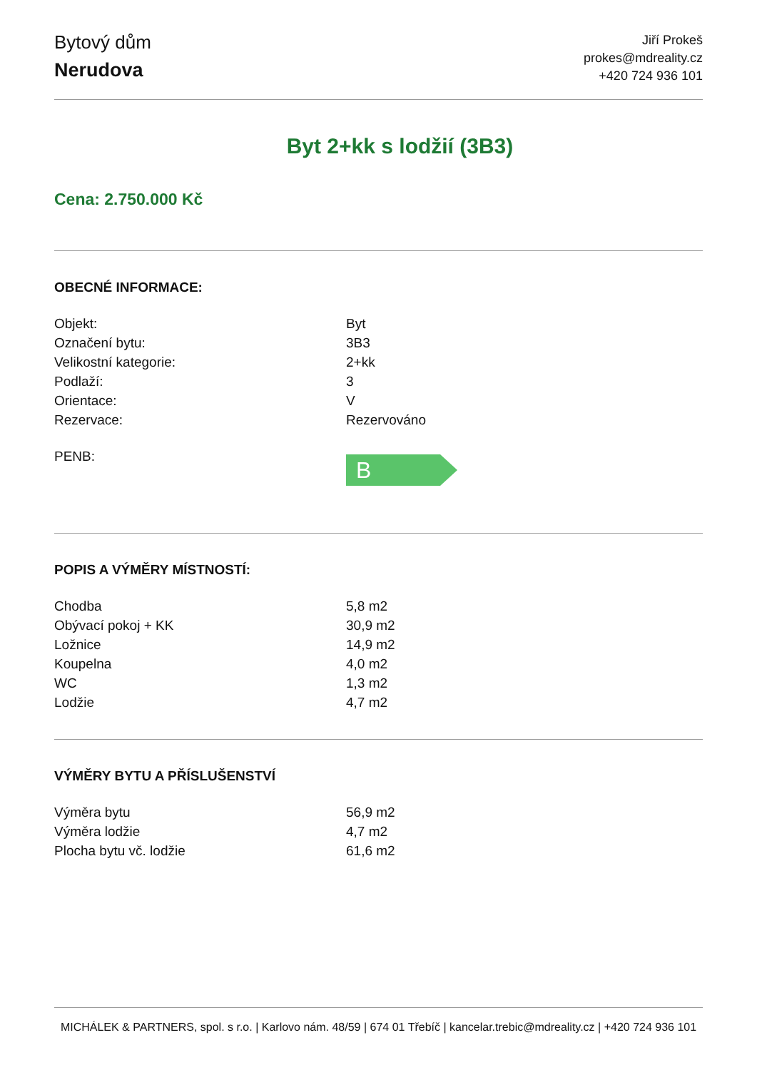Bytový dům
Nerudova
Jiří Prokeš
prokes@mdreality.cz
+420 724 936 101
Byt 2+kk s lodžií (3B3)
Cena: 2.750.000 Kč
OBECNÉ INFORMACE:
| Objekt: | Byt |
| Označení bytu: | 3B3 |
| Velikostní kategorie: | 2+kk |
| Podlaží: | 3 |
| Orientace: | V |
| Rezervace: | Rezervováno |
| PENB: | B |
POPIS A VÝMĚRY MÍSTNOSTÍ:
| Chodba | 5,8 m2 |
| Obývací pokoj + KK | 30,9 m2 |
| Ložnice | 14,9 m2 |
| Koupelna | 4,0 m2 |
| WC | 1,3 m2 |
| Lodžie | 4,7 m2 |
VÝMĚRY BYTU A PŘÍSLUŠENSTVÍ
| Výměra bytu | 56,9 m2 |
| Výměra lodžie | 4,7 m2 |
| Plocha bytu vč. lodžie | 61,6 m2 |
MICHÁLEK & PARTNERS, spol. s r.o. | Karlovo nám. 48/59 | 674 01 Třebíč | kancelar.trebic@mdreality.cz | +420 724 936 101